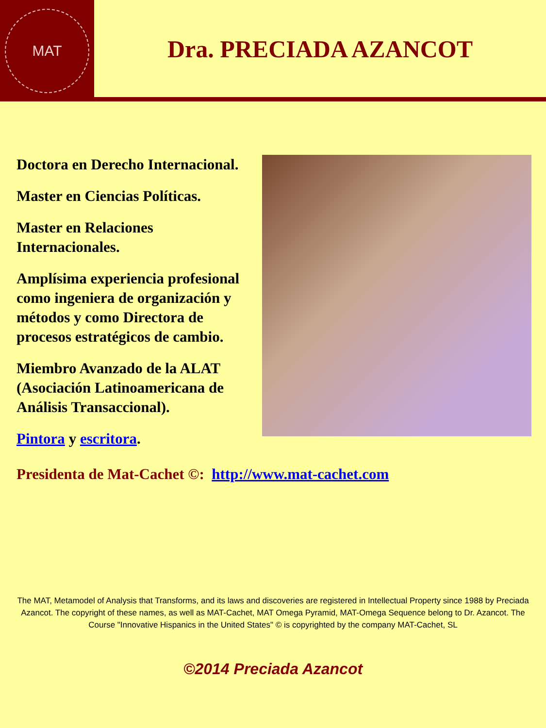MAT
Dra. PRECIADA AZANCOT
Doctora en Derecho Internacional.
Master en Ciencias Políticas.
Master en Relaciones Internacionales.
Amplísima experiencia profesional como ingeniera de organización y métodos y como Directora de procesos estratégicos de cambio.
Miembro Avanzado de la ALAT (Asociación Latinoamericana de Análisis Transaccional).
Pintora y escritora.
Presidenta de Mat-Cachet ©: http://www.mat-cachet.com
The MAT, Metamodel of Analysis that Transforms, and its laws and discoveries are registered in Intellectual Property since 1988 by Preciada Azancot. The copyright of these names, as well as MAT-Cachet, MAT Omega Pyramid, MAT-Omega Sequence belong to Dr. Azancot. The Course "Innovative Hispanics in the United States" © is copyrighted by the company MAT-Cachet, SL
©2014 Preciada Azancot